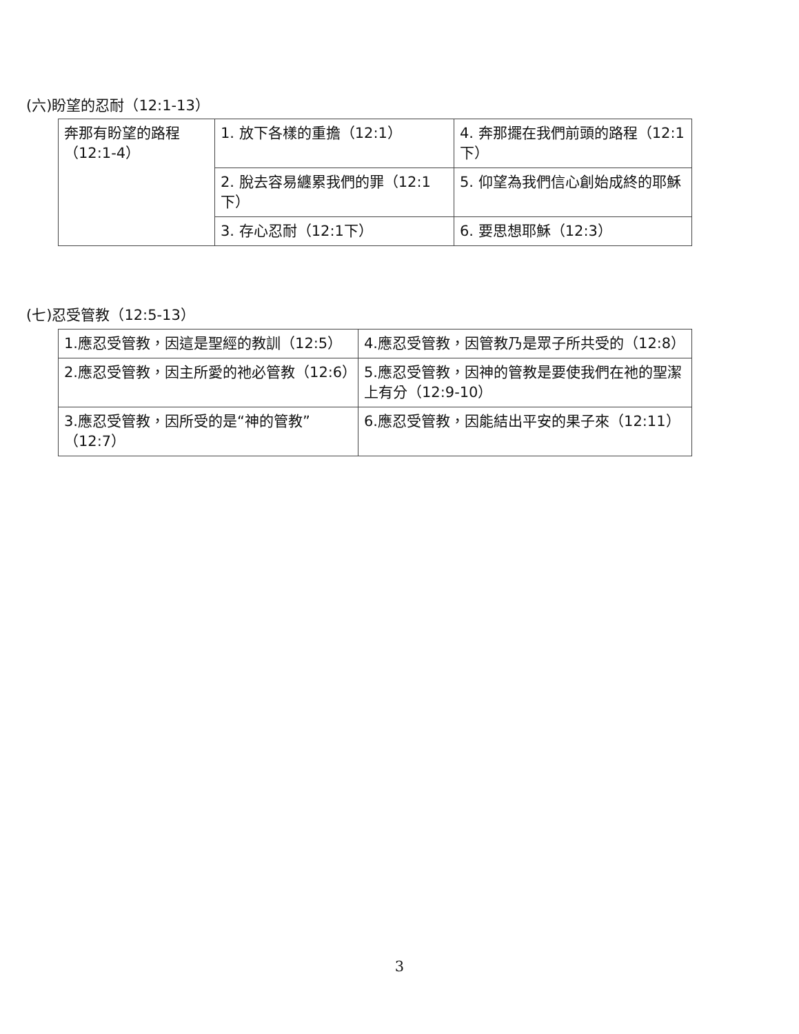(六)盼望的忍耐（12:1-13）
| 奔那有盼望的路程（12:1-4） | 1. 放下各樣的重擔（12:1） | 4. 奔那擺在我們前頭的路程（12:1下） |
| | 2. 脫去容易纏累我們的罪（12:1下） | 5. 仰望為我們信心創始成終的耶穌 |
| | 3. 存心忍耐（12:1下） | 6. 要思想耶穌（12:3） |
(七)忍受管教（12:5-13）
| 1.應忍受管教，因這是聖經的教訓（12:5） | 4.應忍受管教，因管教乃是眾子所共受的（12:8） |
| 2.應忍受管教，因主所愛的祂必管教（12:6） | 5.應忍受管教，因神的管教是要使我們在祂的聖潔上有分（12:9-10） |
| 3.應忍受管教，因所受的是“神的管教”（12:7） | 6.應忍受管教，因能結出平安的果子來（12:11） |
3